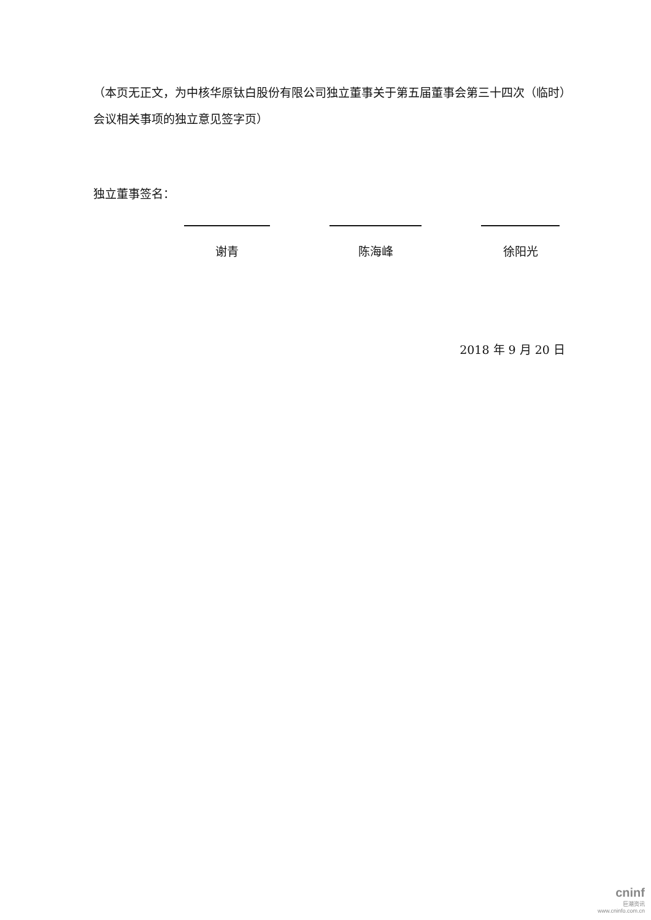（本页无正文，为中核华原钛白股份有限公司独立董事关于第五届董事会第三十四次（临时）会议相关事项的独立意见签字页）
独立董事签名：
谢青 陈海峰 徐阳光
2018 年 9 月 20 日
cninf
巨潮资讯
www.cninfo.com.cn